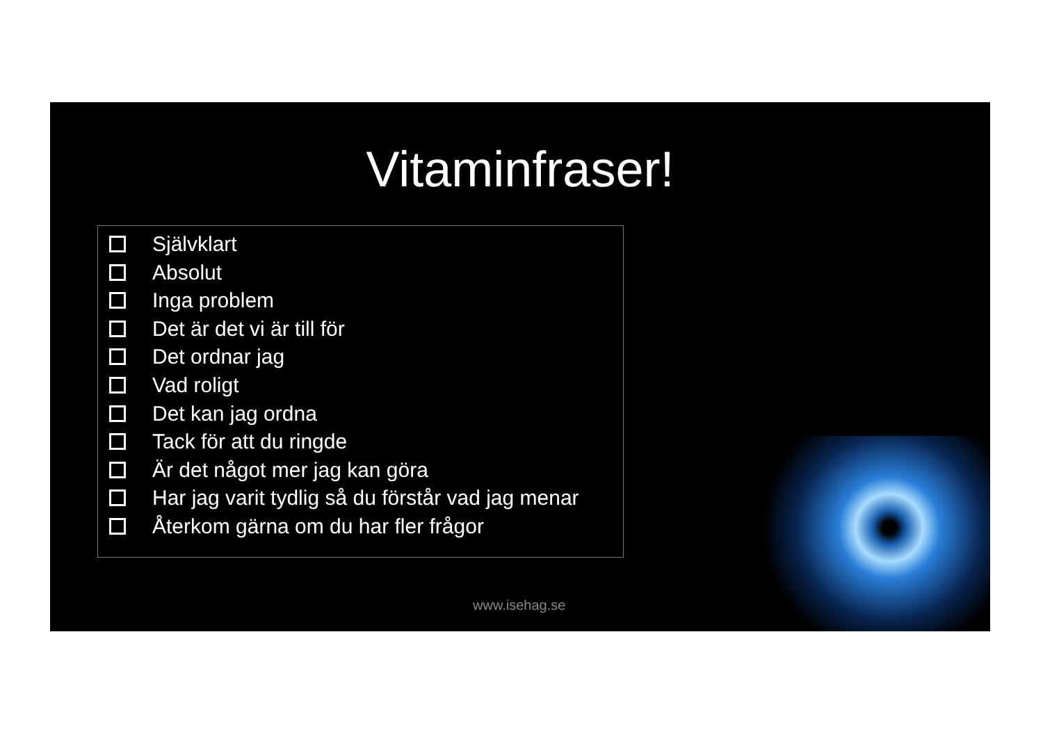Vitaminfraser!
Självklart
Absolut
Inga problem
Det är det vi är till för
Det ordnar jag
Vad roligt
Det kan jag ordna
Tack för att du ringde
Är det något mer jag kan göra
Har jag varit tydlig så du förstår vad jag menar
Återkom gärna om du har fler frågor
www.isehag.se